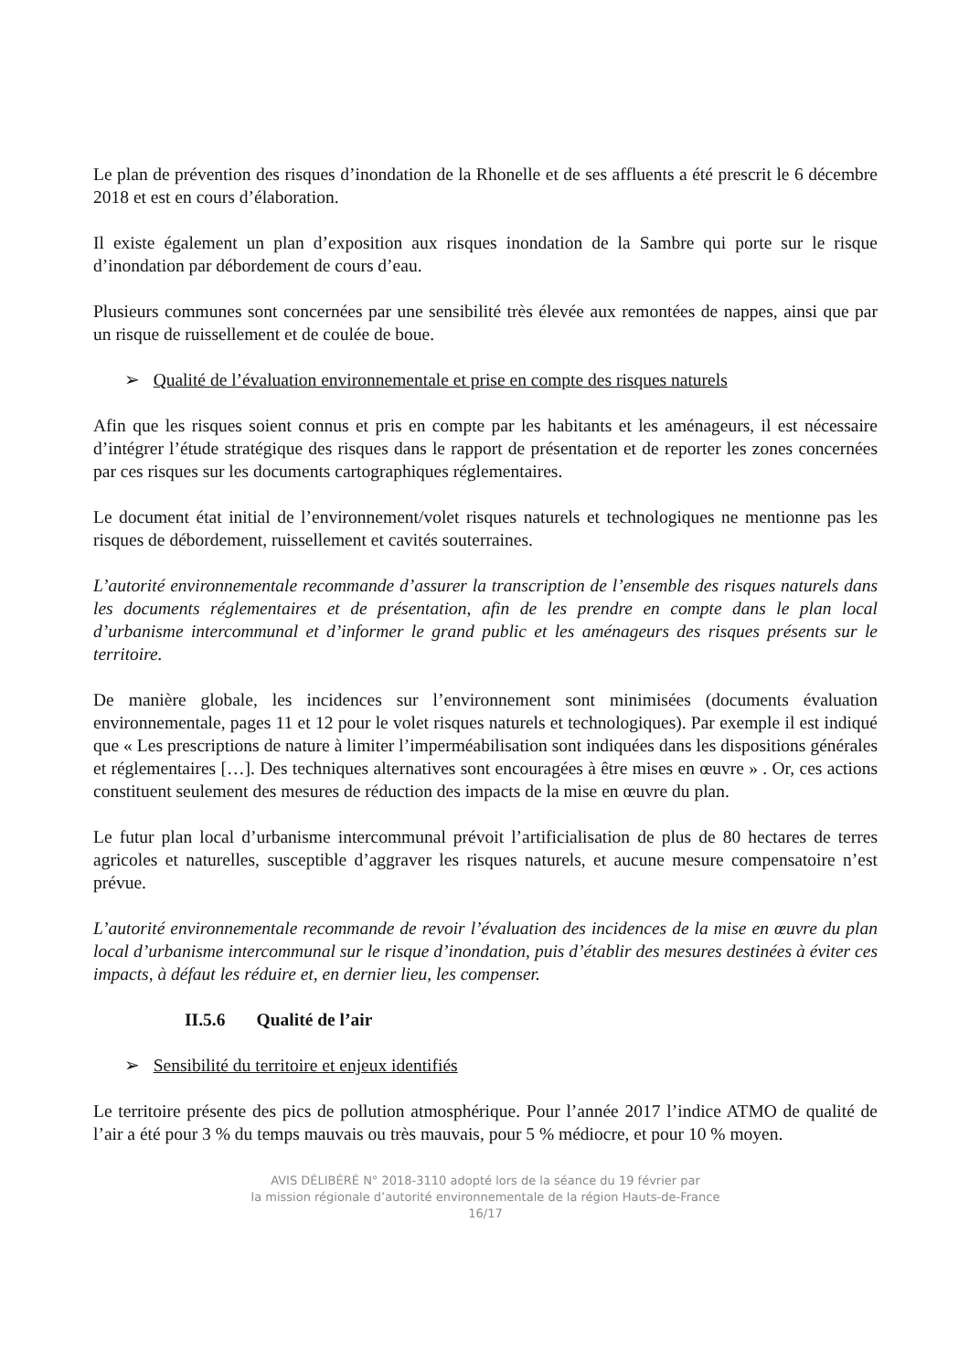Le plan de prévention des risques d’inondation de la Rhonelle et de ses affluents a été prescrit le 6 décembre 2018 et est en cours d’élaboration.
Il existe également un plan d’exposition aux risques inondation de la Sambre qui porte sur le risque d’inondation par débordement de cours d’eau.
Plusieurs communes sont concernées par une sensibilité très élevée aux remontées de nappes, ainsi que par un risque de ruissellement et de coulée de boue.
➢ Qualité de l’évaluation environnementale et prise en compte des risques naturels
Afin que les risques soient connus et pris en compte par les habitants et les aménageurs, il est nécessaire d’intégrer l’étude stratégique des risques dans le rapport de présentation et de reporter les zones concernées par ces risques sur les documents cartographiques réglementaires.
Le document état initial de l’environnement/volet risques naturels et technologiques ne mentionne pas les risques de débordement, ruissellement et cavités souterraines.
L’autorité environnementale recommande d’assurer la transcription de l’ensemble des risques naturels dans les documents réglementaires et de présentation, afin de les prendre en compte dans le plan local d’urbanisme intercommunal et d’informer le grand public et les aménageurs des risques présents sur le territoire.
De manière globale, les incidences sur l’environnement sont minimisées (documents évaluation environnementale, pages 11 et 12 pour le volet risques naturels et technologiques). Par exemple il est indiqué que « Les prescriptions de nature à limiter l’imperméabilisation sont indiquées dans les dispositions générales et réglementaires […]. Des techniques alternatives sont encouragées à être mises en œuvre » . Or, ces actions constituent seulement des mesures de réduction des impacts de la mise en œuvre du plan.
Le futur plan local d’urbanisme intercommunal prévoit l’artificialisation de plus de 80 hectares de terres agricoles et naturelles, susceptible d’aggraver les risques naturels, et aucune mesure compensatoire n’est prévue.
L’autorité environnementale recommande de revoir l’évaluation des incidences de la mise en œuvre du plan local d’urbanisme intercommunal sur le risque d’inondation, puis d’établir des mesures destinées à éviter ces impacts, à défaut les réduire et, en dernier lieu, les compenser.
II.5.6 Qualité de l’air
➢ Sensibilité du territoire et enjeux identifiés
Le territoire présente des pics de pollution atmosphérique. Pour l’année 2017 l’indice ATMO de qualité de l’air a été pour 3 % du temps mauvais ou très mauvais, pour 5 % médiocre, et pour 10 % moyen.
AVIS DÉLIBÉRÉ N° 2018-3110 adopté lors de la séance du 19 février par
la mission régionale d’autorité environnementale de la région Hauts-de-France
16/17